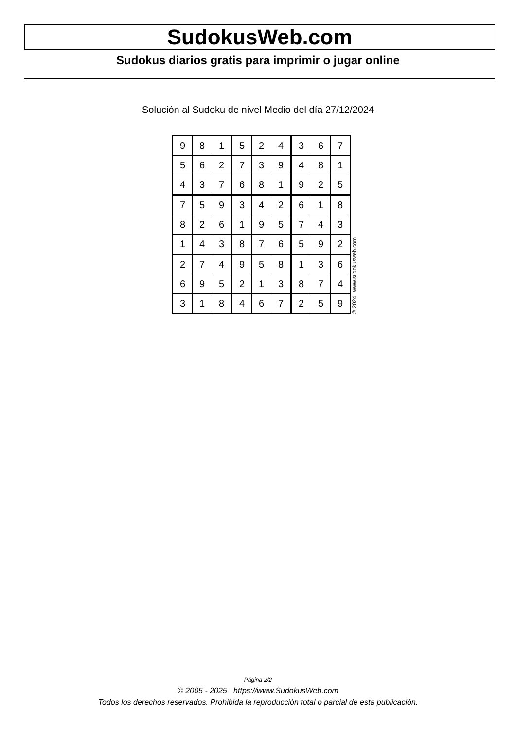SudokusWeb.com
Sudokus diarios gratis para imprimir o jugar online
Solución al Sudoku de nivel Medio del día 27/12/2024
| 9 | 8 | 1 | 5 | 2 | 4 | 3 | 6 | 7 |
| 5 | 6 | 2 | 7 | 3 | 9 | 4 | 8 | 1 |
| 4 | 3 | 7 | 6 | 8 | 1 | 9 | 2 | 5 |
| 7 | 5 | 9 | 3 | 4 | 2 | 6 | 1 | 8 |
| 8 | 2 | 6 | 1 | 9 | 5 | 7 | 4 | 3 |
| 1 | 4 | 3 | 8 | 7 | 6 | 5 | 9 | 2 |
| 2 | 7 | 4 | 9 | 5 | 8 | 1 | 3 | 6 |
| 6 | 9 | 5 | 2 | 1 | 3 | 8 | 7 | 4 |
| 3 | 1 | 8 | 4 | 6 | 7 | 2 | 5 | 9 |
© 2024 www.sudokusweb.com
Página 2/2
© 2005 - 2025 https://www.SudokusWeb.com
Todos los derechos reservados. Prohibida la reproducción total o parcial de esta publicación.